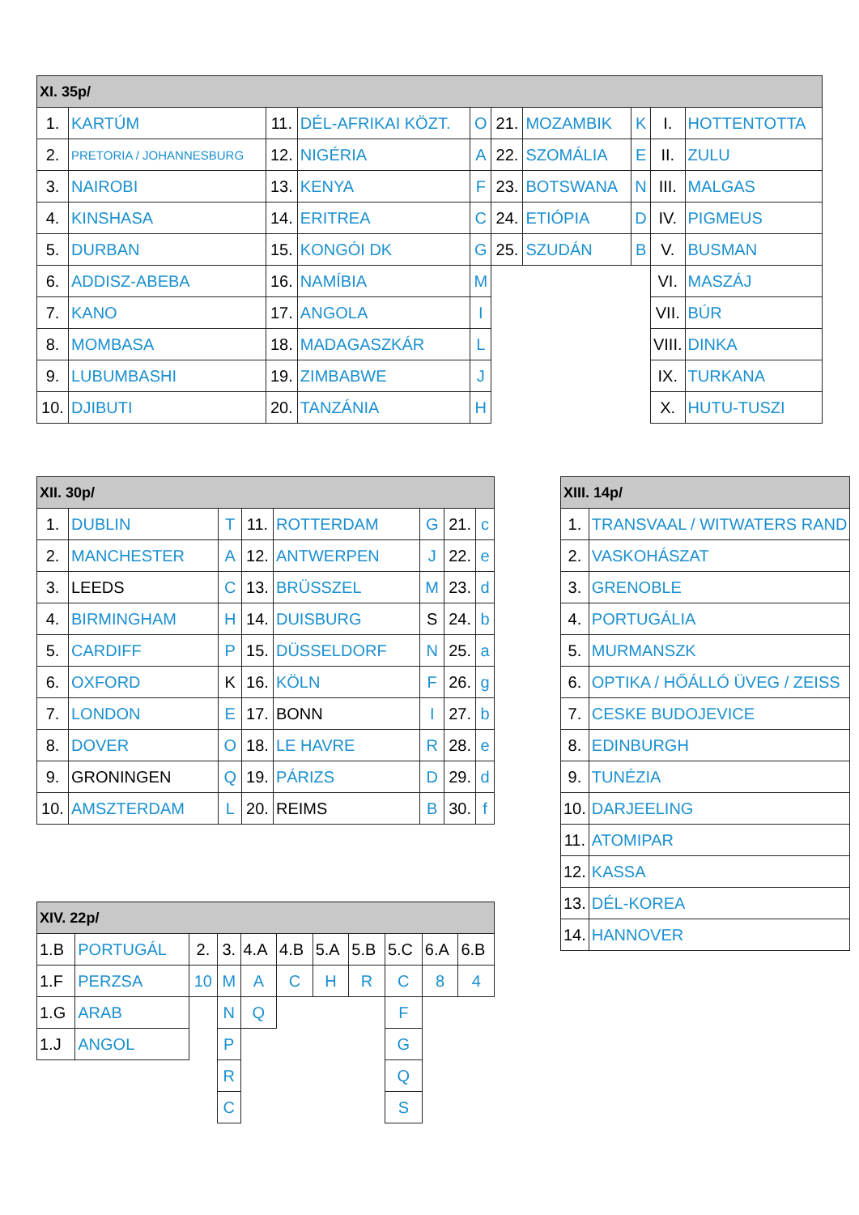| XI. 35p/ | | | | | | | | | |
| --- | --- | --- | --- | --- | --- | --- | --- | --- | --- |
| 1. | KARTÚM | 11. | DÉL-AFRIKAI KÖZT. | O | 21. | MOZAMBIK | K | I. | HOTTENTOTTA |
| 2. | PRETORIA / JOHANNESBURG | 12. | NIGÉRIA | A | 22. | SZOMÁLIA | E | II. | ZULU |
| 3. | NAIROBI | 13. | KENYA | F | 23. | BOTSWANA | N | III. | MALGAS |
| 4. | KINSHASA | 14. | ERITREA | C | 24. | ETIÓPIA | D | IV. | PIGMEUS |
| 5. | DURBAN | 15. | KONGÓI DK | G | 25. | SZUDÁN | B | V. | BUSMAN |
| 6. | ADDISZ-ABEBA | 16. | NAMÍBIA | M | | | | VI. | MASZÁJ |
| 7. | KANO | 17. | ANGOLA | I | | | | VII. | BÚR |
| 8. | MOMBASA | 18. | MADAGASZKÁR | L | | | | VIII. | DINKA |
| 9. | LUBUMBASHI | 19. | ZIMBABWE | J | | | | IX. | TURKANA |
| 10. | DJIBUTI | 20. | TANZÁNIA | H | | | | X. | HUTU-TUSZI |
| XII. 30p/ | | | | | | | |
| --- | --- | --- | --- | --- | --- | --- | --- |
| 1. | DUBLIN | T | 11. | ROTTERDAM | G | 21. | c |
| 2. | MANCHESTER | A | 12. | ANTWERPEN | J | 22. | e |
| 3. | LEEDS | C | 13. | BRÜSSZEL | M | 23. | d |
| 4. | BIRMINGHAM | H | 14. | DUISBURG | S | 24. | b |
| 5. | CARDIFF | P | 15. | DÜSSELDORF | N | 25. | a |
| 6. | OXFORD | K | 16. | KÖLN | F | 26. | g |
| 7. | LONDON | E | 17. | BONN | I | 27. | b |
| 8. | DOVER | O | 18. | LE HAVRE | R | 28. | e |
| 9. | GRONINGEN | Q | 19. | PÁRIZS | D | 29. | d |
| 10. | AMSZTERDAM | L | 20. | REIMS | B | 30. | f |
| XIII. 14p/ | |
| --- | --- |
| 1. | TRANSVAAL / WITWATERS RAND |
| 2. | VASKOHÁSZAT |
| 3. | GRENOBLE |
| 4. | PORTUGÁLIA |
| 5. | MURMANSZK |
| 6. | OPTIKA / HŐÁLLÓ ÜVEG / ZEISS |
| 7. | CESKE BUDOJEVICE |
| 8. | EDINBURGH |
| 9. | TUNÉZIA |
| 10. | DARJEELING |
| 11. | ATOMIPAR |
| 12. | KASSA |
| 13. | DÉL-KOREA |
| 14. | HANNOVER |
| XIV. 22p/ | | | | | | | | | | |
| --- | --- | --- | --- | --- | --- | --- | --- | --- | --- | --- |
| 1.B | PORTUGÁL | 2. | 3. | 4.A | 4.B | 5.A | 5.B | 5.C | 6.A | 6.B |
| 1.F | PERZSA | 10 | M | A | C | H | R | C | 8 | 4 |
| 1.G | ARAB | | N | Q | | | | F | | |
| 1.J | ANGOL | | P | | | | | G | | |
| | | | R | | | | | Q | | |
| | | | C | | | | | S | | |